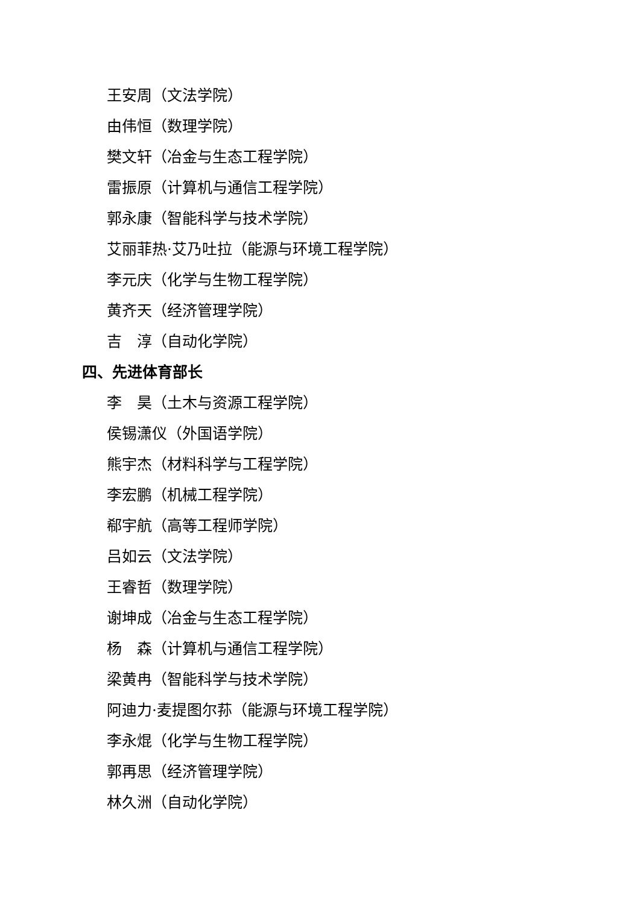王安周（文法学院）
由伟恒（数理学院）
樊文轩（冶金与生态工程学院）
雷振原（计算机与通信工程学院）
郭永康（智能科学与技术学院）
艾丽菲热·艾乃吐拉（能源与环境工程学院）
李元庆（化学与生物工程学院）
黄齐天（经济管理学院）
吉　淳（自动化学院）
四、先进体育部长
李　昊（土木与资源工程学院）
侯锡潇仪（外国语学院）
熊宇杰（材料科学与工程学院）
李宏鹏（机械工程学院）
郗宇航（高等工程师学院）
吕如云（文法学院）
王睿哲（数理学院）
谢坤成（冶金与生态工程学院）
杨　森（计算机与通信工程学院）
梁黄冉（智能科学与技术学院）
阿迪力·麦提图尔荪（能源与环境工程学院）
李永焜（化学与生物工程学院）
郭再思（经济管理学院）
林久洲（自动化学院）